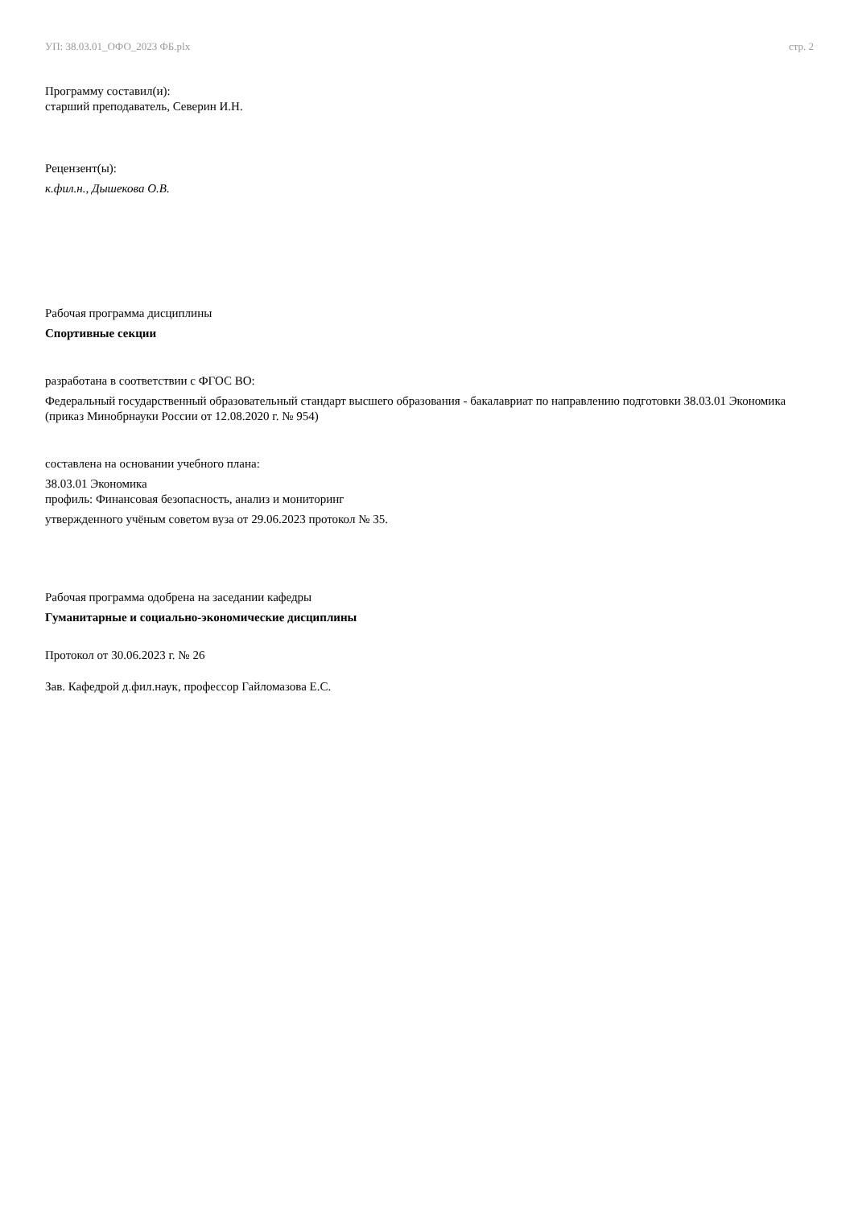УП: 38.03.01_ОФО_2023 ФБ.plx стр. 2
Программу составил(и):
старший преподаватель, Северин И.Н.
Рецензент(ы):
к.фил.н., Дышекова О.В.
Рабочая программа дисциплины
Спортивные секции
разработана в соответствии с ФГОС ВО:
Федеральный государственный образовательный стандарт высшего образования - бакалавриат по направлению подготовки 38.03.01 Экономика (приказ Минобрнауки России от 12.08.2020 г. № 954)
составлена на основании учебного плана:
38.03.01 Экономика
профиль: Финансовая безопасность, анализ и мониторинг
утвержденного учёным советом вуза от 29.06.2023 протокол № 35.
Рабочая программа одобрена на заседании кафедры
Гуманитарные и социально-экономические дисциплины
Протокол от 30.06.2023 г. № 26
Зав. Кафедрой д.фил.наук, профессор Гайломазова Е.С.